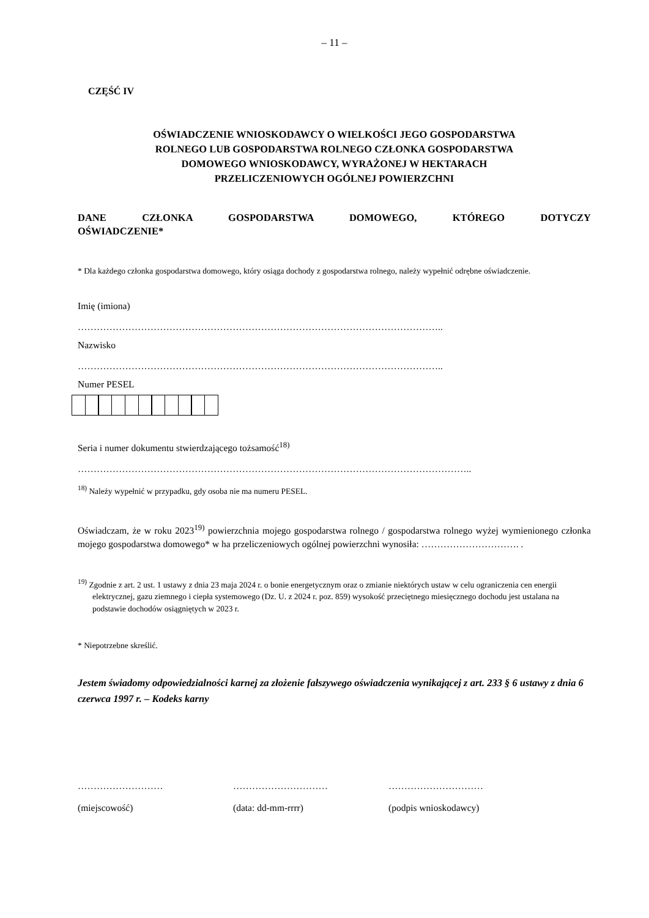– 11 –
CZĘŚĆ IV
OŚWIADCZENIE WNIOSKODAWCY O WIELKOŚCI JEGO GOSPODARSTWA
ROLNEGO LUB GOSPODARSTWA ROLNEGO CZŁONKA GOSPODARSTWA
DOMOWEGO WNIOSKODAWCY, WYRAŻONEJ W HEKTARACH
PRZELICZENIOWYCH OGÓLNEJ POWIERZCHNI
DANE CZŁONKA GOSPODARSTWA DOMOWEGO, KTÓREGO DOTYCZY
OŚWIADCZENIE*
* Dla każdego członka gospodarstwa domowego, który osiąga dochody z gospodarstwa rolnego, należy wypełnić odrębne oświadczenie.
Imię (imiona)
……………………………………………………………………………………………………..
Nazwisko
……………………………………………………………………………………………………..
Numer PESEL
Seria i numer dokumentu stwierdzającego tożsamość<sup>18)</sup>
……………………………………………………………………………………………………………..
<sup>18)</sup> Należy wypełnić w przypadku, gdy osoba nie ma numeru PESEL.
Oświadczam, że w roku 2023<sup>19)</sup> powierzchnia mojego gospodarstwa rolnego / gospodarstwa rolnego wyżej wymienionego członka mojego gospodarstwa domowego* w ha przeliczeniowych ogólnej powierzchni wynosiła: …………………………. .
<sup>19)</sup> Zgodnie z art. 2 ust. 1 ustawy z dnia 23 maja 2024 r. o bonie energetycznym oraz o zmianie niektórych ustaw w celu ograniczenia cen energii elektrycznej, gazu ziemnego i ciepła systemowego (Dz. U. z 2024 r. poz. 859) wysokość przeciętnego miesięcznego dochodu jest ustalana na podstawie dochodów osiągniętych w 2023 r.
* Niepotrzebne skreślić.
Jestem świadomy odpowiedzialności karnej za złożenie fałszywego oświadczenia wynikającej z art. 233 § 6 ustawy z dnia 6 czerwca 1997 r. – Kodeks karny
………………………
(miejscowość)
…………………………
(data: dd-mm-rrrr)
…………………………
(podpis wnioskodawcy)